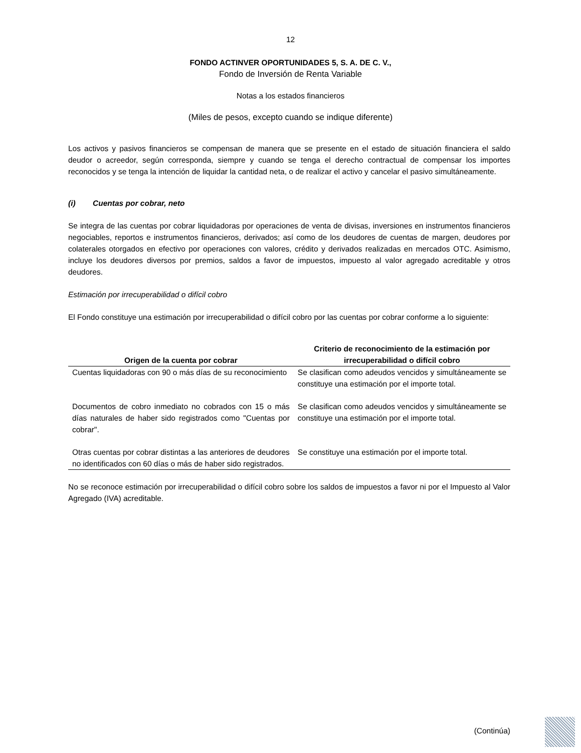12
FONDO ACTINVER OPORTUNIDADES 5, S. A. DE C. V.,
Fondo de Inversión de Renta Variable
Notas a los estados financieros
(Miles de pesos, excepto cuando se indique diferente)
Los activos y pasivos financieros se compensan de manera que se presente en el estado de situación financiera el saldo deudor o acreedor, según corresponda, siempre y cuando se tenga el derecho contractual de compensar los importes reconocidos y se tenga la intención de liquidar la cantidad neta, o de realizar el activo y cancelar el pasivo simultáneamente.
(i) Cuentas por cobrar, neto
Se integra de las cuentas por cobrar liquidadoras por operaciones de venta de divisas, inversiones en instrumentos financieros negociables, reportos e instrumentos financieros, derivados; así como de los deudores de cuentas de margen, deudores por colaterales otorgados en efectivo por operaciones con valores, crédito y derivados realizadas en mercados OTC. Asimismo, incluye los deudores diversos por premios, saldos a favor de impuestos, impuesto al valor agregado acreditable y otros deudores.
Estimación por irrecuperabilidad o difícil cobro
El Fondo constituye una estimación por irrecuperabilidad o difícil cobro por las cuentas por cobrar conforme a lo siguiente:
| Origen de la cuenta por cobrar | Criterio de reconocimiento de la estimación por irrecuperabilidad o difícil cobro |
| --- | --- |
| Cuentas liquidadoras con 90 o más días de su reconocimiento | Se clasifican como adeudos vencidos y simultáneamente se constituye una estimación por el importe total. |
| Documentos de cobro inmediato no cobrados con 15 o más días naturales de haber sido registrados como "Cuentas por cobrar". | Se clasifican como adeudos vencidos y simultáneamente se constituye una estimación por el importe total. |
| Otras cuentas por cobrar distintas a las anteriores de deudores no identificados con 60 días o más de haber sido registrados. | Se constituye una estimación por el importe total. |
No se reconoce estimación por irrecuperabilidad o difícil cobro sobre los saldos de impuestos a favor ni por el Impuesto al Valor Agregado (IVA) acreditable.
(Continúa)